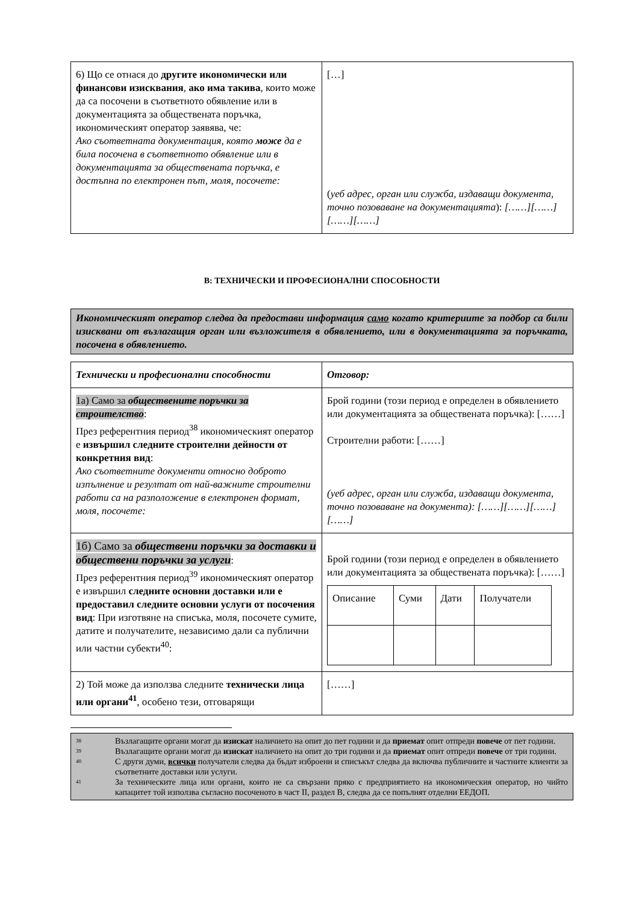| 6) Що се отнася до другите икономически или финансови изисквания , ако има такива , които може да са посочени в съответното обявление или в документацията за обществената поръчка, икономическият оператор заявява, че: Ако съответната документация, която може да е била посочена в съответното обявление или в документацията за обществената поръчка, е достъпна по електронен път, моля, посочете: | […] ( уеб адрес, орган или служба, издаващи документа, точно позоваване на документацията ): [……][……][……][……] |
В: ТЕХНИЧЕСКИ И ПРОФЕСИОНАЛНИ СПОСОБНОСТИ
Икономическият оператор следва да предостави информация само когато критериите за подбор са били изисквани от възлагащия орган или възложителя в обявлението, или в документацията за поръчката, посочена в обявлението.
| Технически и професионални способности | Отговор: |
| 1а) Само за обществените поръчки за строителство : През референтния период<sup>38</sup> икономическият оператор е извършил следните строителни дейности от конкретния вид : Ако съответните документи относно доброто изпълнение и резултат от най-важните строителни работи са на разположение в електронен формат, моля, посочете: | Брой години (този период е определен в обявлението или документацията за обществената поръчка): [……] Строителни работи: [……] (уеб адрес, орган или служба, издаващи документа, точно позоваване на документа): [……][……][……][……] |
| 1б) Само за обществени поръчки за доставки и обществени поръчки за услуги : През референтния период<sup>39</sup> икономическият оператор е извършил следните основни доставки или е предоставил следните основни услуги от посочения вид : При изготвяне на списъка, моля, посочете сумите, датите и получателите, независимо дали са публични или частни субекти<sup>40</sup>: | Брой години (този период е определен в обявлението или документацията за обществената поръчка): [……] / Описание / Суми / Дати / Получатели / |
| 2) Той може да използва следните технически лица или органи<sup>41</sup> , особено тези, отговарящи | [……] |
<sup>38</sup> Възлагащите органи могат да изискат наличието на опит до пет години и да приемат опит отпреди повече от пет години.
<sup>39</sup> Възлагащите органи могат да изискат наличието на опит до три години и да приемат опит отпреди повече от три години.
<sup>40</sup> С други думи, всички получатели следва да бъдат изброени и списъкът следва да включва публичните и частните клиенти за съответните доставки или услуги.
<sup>41</sup> За техническите лица или органи, които не са свързани пряко с предприятието на икономическия оператор, но чийто капацитет той използва съгласно посоченото в част II, раздел В, следва да се попълнят отделни ЕЕДОП.